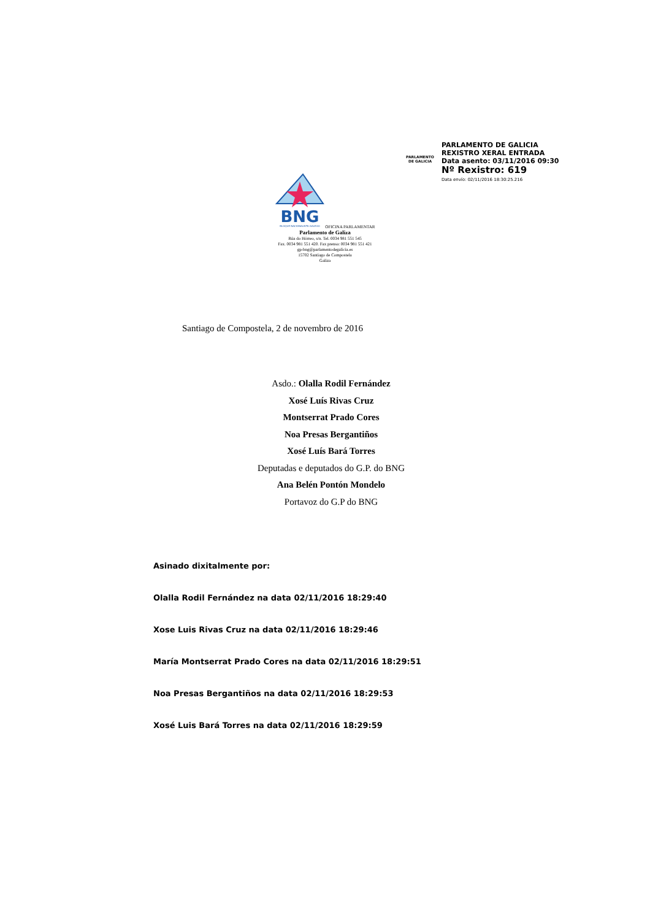PARLAMENTO
DE GALICIA
PARLAMENTO DE GALICIA
REXISTRO XERAL ENTRADA
Data asento: 03/11/2016 09:30
Nº Rexistro: 619
Data envío: 02/11/2016 18:30:25.216
BNG
BLOQUE NACIONALISTA GALEGO
OFICINA PARLAMENTAR
Parlamento de Galiza
Rúa do Hórreo, s/n. Tel. 0034 981 551 545
Fax. 0034 981 551 420. Fax prensa: 0034 981 551 421
gp-bng@parlamentodegalicia.es
15702 Santiago de Compostela
Galiza
Santiago de Compostela, 2 de novembro de 2016
Asdo.: Olalla Rodil Fernández
Xosé Luís Rivas Cruz
Montserrat Prado Cores
Noa Presas Bergantiños
Xosé Luís Bará Torres
Deputadas e deputados do G.P. do BNG
Ana Belén Pontón Mondelo
Portavoz do G.P do BNG
Asinado dixitalmente por:
Olalla Rodil Fernández na data 02/11/2016 18:29:40
Xose Luis Rivas Cruz na data 02/11/2016 18:29:46
María Montserrat Prado Cores na data 02/11/2016 18:29:51
Noa Presas Bergantiños na data 02/11/2016 18:29:53
Xosé Luis Bará Torres na data 02/11/2016 18:29:59